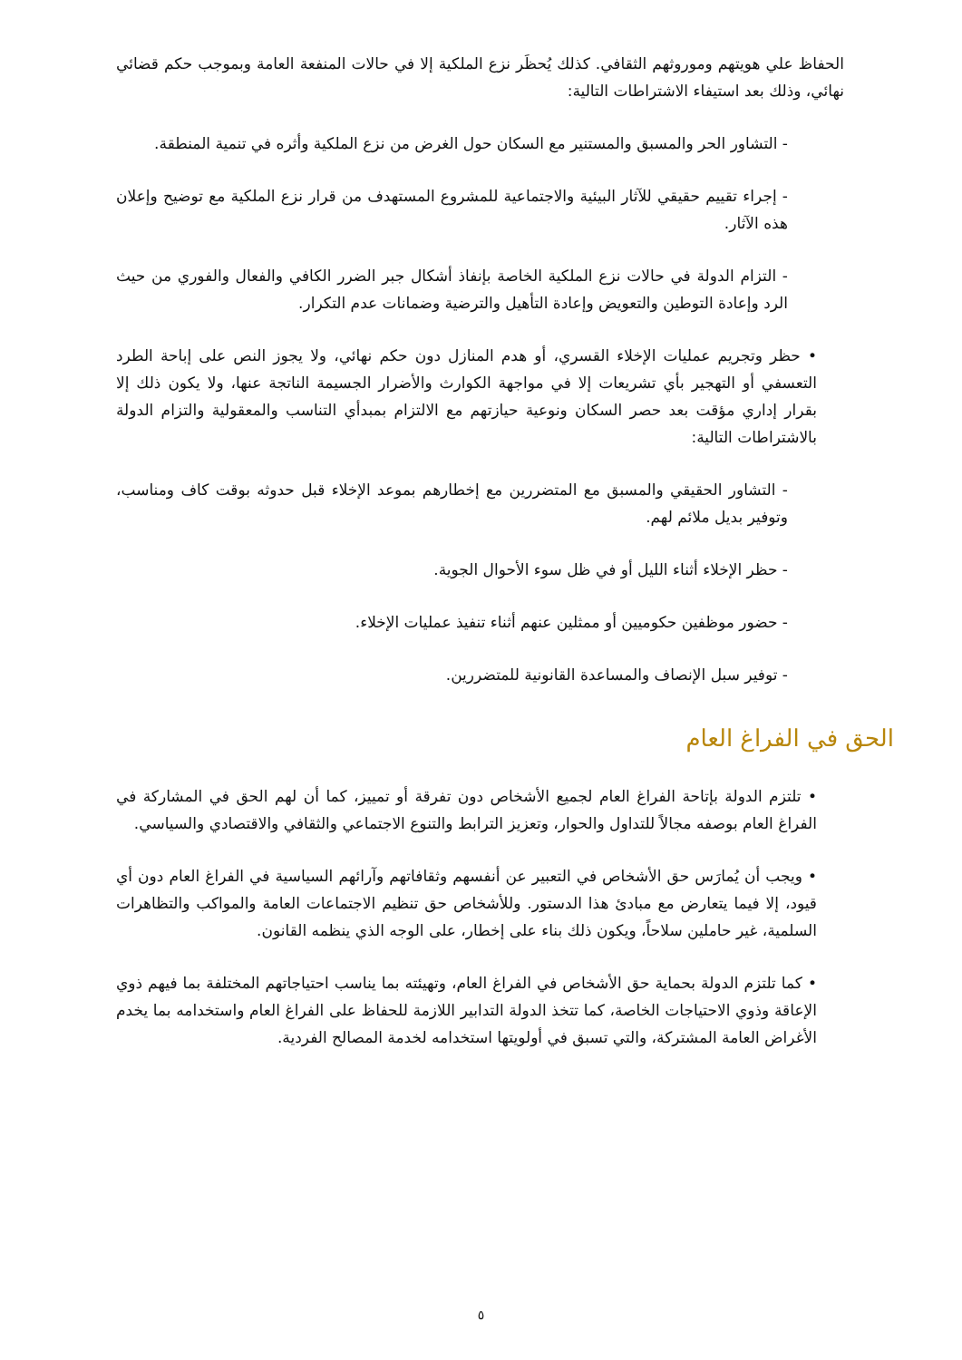الحفاظ علي هويتهم وموروثهم الثقافي. كذلك يُحظَر نزع الملكية إلا في حالات المنفعة العامة وبموجب حكم قضائي نهائي، وذلك بعد استيفاء الاشتراطات التالية:
- التشاور الحر والمسبق والمستنير مع السكان حول الغرض من نزع الملكية وأثره في تنمية المنطقة.
- إجراء تقييم حقيقي للآثار البيئية والاجتماعية للمشروع المستهدف من قرار نزع الملكية مع توضيح وإعلان هذه الآثار.
- التزام الدولة في حالات نزع الملكية الخاصة بإنفاذ أشكال جبر الضرر الكافي والفعال والفوري من حيث الرد وإعادة التوطين والتعويض وإعادة التأهيل والترضية وضمانات عدم التكرار.
• حظر وتجريم عمليات الإخلاء القسري، أو هدم المنازل دون حكم نهائي، ولا يجوز النص على إباحة الطرد التعسفي أو التهجير بأي تشريعات إلا في مواجهة الكوارث والأضرار الجسيمة الناتجة عنها، ولا يكون ذلك إلا بقرار إداري مؤقت بعد حصر السكان ونوعية حيازتهم مع الالتزام بمبدأي التناسب والمعقولية والتزام الدولة بالاشتراطات التالية:
- التشاور الحقيقي والمسبق مع المتضررين مع إخطارهم بموعد الإخلاء قبل حدوثه بوقت كاف ومناسب، وتوفير بديل ملائم لهم.
- حظر الإخلاء أثناء الليل أو في ظل سوء الأحوال الجوية.
- حضور موظفين حكوميين أو ممثلين عنهم أثناء تنفيذ عمليات الإخلاء.
- توفير سبل الإنصاف والمساعدة القانونية للمتضررين.
الحق في الفراغ العام
• تلتزم الدولة بإتاحة الفراغ العام لجميع الأشخاص دون تفرقة أو تمييز، كما أن لهم الحق في المشاركة في الفراغ العام بوصفه مجالاً للتداول والحوار، وتعزيز الترابط والتنوع الاجتماعي والثقافي والاقتصادي والسياسي.
• ويجب أن يُمارَس حق الأشخاص في التعبير عن أنفسهم وثقافاتهم وآرائهم السياسية في الفراغ العام دون أي قيود، إلا فيما يتعارض مع مبادئ هذا الدستور. وللأشخاص حق تنظيم الاجتماعات العامة والمواكب والتظاهرات السلمية، غير حاملين سلاحاً، ويكون ذلك بناء على إخطار، على الوجه الذي ينظمه القانون.
• كما تلتزم الدولة بحماية حق الأشخاص في الفراغ العام، وتهيئته بما يناسب احتياجاتهم المختلفة بما فيهم ذوي الإعاقة وذوي الاحتياجات الخاصة، كما تتخذ الدولة التدابير اللازمة للحفاظ على الفراغ العام واستخدامه بما يخدم الأغراض العامة المشتركة، والتي تسبق في أولويتها استخدامه لخدمة المصالح الفردية.
٥